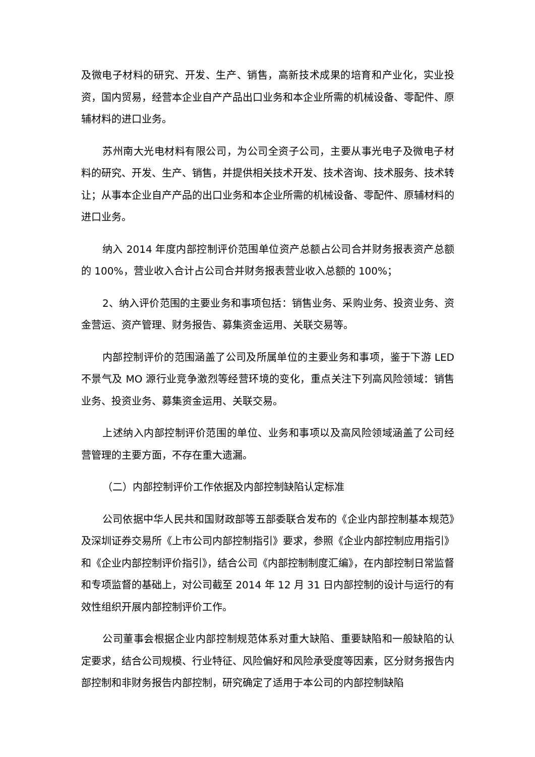及微电子材料的研究、开发、生产、销售，高新技术成果的培育和产业化，实业投资，国内贸易，经营本企业自产产品出口业务和本企业所需的机械设备、零配件、原辅材料的进口业务。
苏州南大光电材料有限公司，为公司全资子公司，主要从事光电子及微电子材料的研究、开发、生产、销售，并提供相关技术开发、技术咨询、技术服务、技术转让；从事本企业自产产品的出口业务和本企业所需的机械设备、零配件、原辅材料的进口业务。
纳入 2014 年度内部控制评价范围单位资产总额占公司合并财务报表资产总额的 100%，营业收入合计占公司合并财务报表营业收入总额的 100%；
2、纳入评价范围的主要业务和事项包括：销售业务、采购业务、投资业务、资金营运、资产管理、财务报告、募集资金运用、关联交易等。
内部控制评价的范围涵盖了公司及所属单位的主要业务和事项，鉴于下游 LED 不景气及 MO 源行业竞争激烈等经营环境的变化，重点关注下列高风险领域：销售业务、投资业务、募集资金运用、关联交易。
上述纳入内部控制评价范围的单位、业务和事项以及高风险领域涵盖了公司经营管理的主要方面，不存在重大遗漏。
（二）内部控制评价工作依据及内部控制缺陷认定标准
公司依据中华人民共和国财政部等五部委联合发布的《企业内部控制基本规范》及深圳证券交易所《上市公司内部控制指引》要求，参照《企业内部控制应用指引》和《企业内部控制评价指引》，结合公司《内部控制制度汇编》，在内部控制日常监督和专项监督的基础上，对公司截至 2014 年 12 月 31 日内部控制的设计与运行的有效性组织开展内部控制评价工作。
公司董事会根据企业内部控制规范体系对重大缺陷、重要缺陷和一般缺陷的认定要求，结合公司规模、行业特征、风险偏好和风险承受度等因素，区分财务报告内部控制和非财务报告内部控制，研究确定了适用于本公司的内部控制缺陷